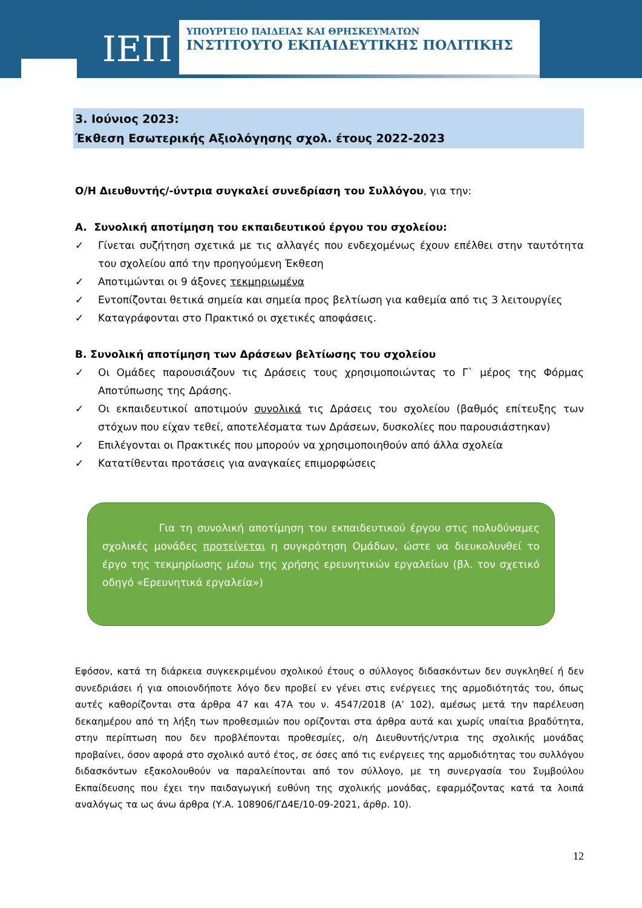ΙΕΠ
ΥΠΟΥΡΓΕΙΟ ΠΑΙΔΕΙΑΣ ΚΑΙ ΘΡΗΣΚΕΥΜΑΤΩΝ
ΙΝΣΤΙΤΟΥΤΟ ΕΚΠΑΙΔΕΥΤΙΚΗΣ ΠΟΛΙΤΙΚΗΣ
3. Ιούνιος 2023:
Έκθεση Εσωτερικής Αξιολόγησης σχολ. έτους 2022-2023
Ο/Η Διευθυντής/-ύντρια συγκαλεί συνεδρίαση του Συλλόγου, για την:
Α. Συνολική αποτίμηση του εκπαιδευτικού έργου του σχολείου:
✓ Γίνεται συζήτηση σχετικά με τις αλλαγές που ενδεχομένως έχουν επέλθει στην ταυτότητα του σχολείου από την προηγούμενη Έκθεση
✓ Αποτιμώνται οι 9 άξονες τεκμηριωμένα
✓ Εντοπίζονται θετικά σημεία και σημεία προς βελτίωση για καθεμία από τις 3 λειτουργίες
✓ Καταγράφονται στο Πρακτικό οι σχετικές αποφάσεις.
Β. Συνολική αποτίμηση των Δράσεων βελτίωσης του σχολείου
✓ Οι Ομάδες παρουσιάζουν τις Δράσεις τους χρησιμοποιώντας το Γ` μέρος της Φόρμας Αποτύπωσης της Δράσης.
✓ Οι εκπαιδευτικοί αποτιμούν συνολικά τις Δράσεις του σχολείου (βαθμός επίτευξης των στόχων που είχαν τεθεί, αποτελέσματα των Δράσεων, δυσκολίες που παρουσιάστηκαν)
✓ Επιλέγονται οι Πρακτικές που μπορούν να χρησιμοποιηθούν από άλλα σχολεία
✓ Κατατίθενται προτάσεις για αναγκαίες επιμορφώσεις
Για τη συνολική αποτίμηση του εκπαιδευτικού έργου στις πολυδύναμες σχολικές μονάδες προτείνεται η συγκρότηση Ομάδων, ώστε να διευκολυνθεί το έργο της τεκμηρίωσης μέσω της χρήσης ερευνητικών εργαλείων (βλ. τον σχετικό οδηγό «Ερευνητικά εργαλεία»)
Εφόσον, κατά τη διάρκεια συγκεκριμένου σχολικού έτους ο σύλλογος διδασκόντων δεν συγκληθεί ή δεν συνεδριάσει ή για οποιονδήποτε λόγο δεν προβεί εν γένει στις ενέργειες της αρμοδιότητάς του, όπως αυτές καθορίζονται στα άρθρα 47 και 47Α του ν. 4547/2018 (Α’ 102), αμέσως μετά την παρέλευση δεκαημέρου από τη λήξη των προθεσμιών που ορίζονται στα άρθρα αυτά και χωρίς υπαίτια βραδύτητα, στην περίπτωση που δεν προβλέπονται προθεσμίες, ο/η Διευθυντής/ντρια της σχολικής μονάδας προβαίνει, όσον αφορά στο σχολικό αυτό έτος, σε όσες από τις ενέργειες της αρμοδιότητας του συλλόγου διδασκόντων εξακολουθούν να παραλείπονται από τον σύλλογο, με τη συνεργασία του Συμβούλου Εκπαίδευσης που έχει την παιδαγωγική ευθύνη της σχολικής μονάδας, εφαρμόζοντας κατά τα λοιπά αναλόγως τα ως άνω άρθρα (Υ.Α. 108906/ΓΔ4Ε/10-09-2021, άρθρ. 10).
12